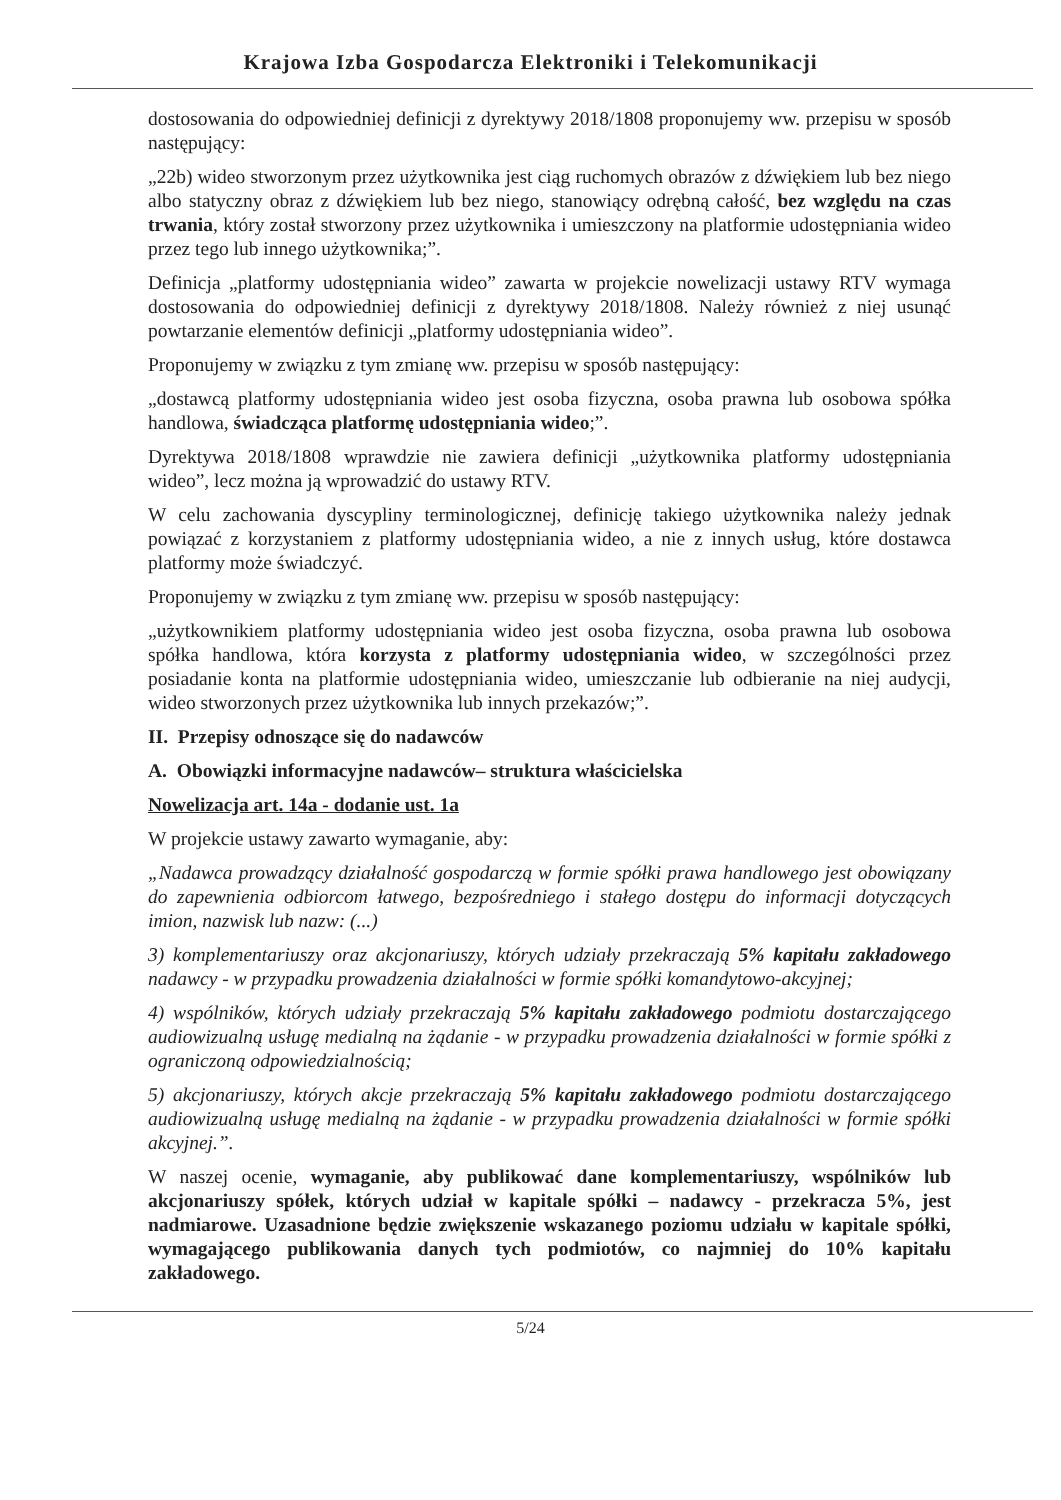Krajowa Izba Gospodarcza Elektroniki i Telekomunikacji
dostosowania do odpowiedniej definicji z dyrektywy 2018/1808 proponujemy ww. przepisu w sposób następujący:
„22b) wideo stworzonym przez użytkownika jest ciąg ruchomych obrazów z dźwiękiem lub bez niego albo statyczny obraz z dźwiękiem lub bez niego, stanowiący odrębną całość, bez względu na czas trwania, który został stworzony przez użytkownika i umieszczony na platformie udostępniania wideo przez tego lub innego użytkownika;”.
Definicja „platformy udostępniania wideo” zawarta w projekcie nowelizacji ustawy RTV wymaga dostosowania do odpowiedniej definicji z dyrektywy 2018/1808. Należy również z niej usunąć powtarzanie elementów definicji „platformy udostępniania wideo”.
Proponujemy w związku z tym zmianę ww. przepisu w sposób następujący:
„dostawcą platformy udostępniania wideo jest osoba fizyczna, osoba prawna lub osobowa spółka handlowa, świadcząca platformę udostępniania wideo;”.
Dyrektywa 2018/1808 wprawdzie nie zawiera definicji „użytkownika platformy udostępniania wideo”, lecz można ją wprowadzić do ustawy RTV.
W celu zachowania dyscypliny terminologicznej, definicję takiego użytkownika należy jednak powiązać z korzystaniem z platformy udostępniania wideo, a nie z innych usług, które dostawca platformy może świadczyć.
Proponujemy w związku z tym zmianę ww. przepisu w sposób następujący:
„użytkownikiem platformy udostępniania wideo jest osoba fizyczna, osoba prawna lub osobowa spółka handlowa, która korzysta z platformy udostępniania wideo, w szczególności przez posiadanie konta na platformie udostępniania wideo, umieszczanie lub odbieranie na niej audycji, wideo stworzonych przez użytkownika lub innych przekazów;”.
II. Przepisy odnoszące się do nadawców
A. Obowiązki informacyjne nadawców– struktura właścicielska
Nowelizacja art. 14a - dodanie ust. 1a
W projekcie ustawy zawarto wymaganie, aby:
„Nadawca prowadzący działalność gospodarczą w formie spółki prawa handlowego jest obowiązany do zapewnienia odbiorcom łatwego, bezpośredniego i stałego dostępu do informacji dotyczących imion, nazwisk lub nazw: (...)
3) komplementariuszy oraz akcjonariuszy, których udziały przekraczają 5% kapitału zakładowego nadawcy - w przypadku prowadzenia działalności w formie spółki komandytowo-akcyjnej;
4) wspólników, których udziały przekraczają 5% kapitału zakładowego podmiotu dostarczającego audiowizualną usługę medialną na żądanie - w przypadku prowadzenia działalności w formie spółki z ograniczoną odpowiedzialnością;
5) akcjonariuszy, których akcje przekraczają 5% kapitału zakładowego podmiotu dostarczającego audiowizualną usługę medialną na żądanie - w przypadku prowadzenia działalności w formie spółki akcyjnej.”.
W naszej ocenie, wymaganie, aby publikować dane komplementariuszy, wspólników lub akcjonariuszy spółek, których udział w kapitale spółki – nadawcy - przekracza 5%, jest nadmiarowe. Uzasadnione będzie zwiększenie wskazanego poziomu udziału w kapitale spółki, wymagającego publikowania danych tych podmiotów, co najmniej do 10% kapitału zakładowego.
5/24